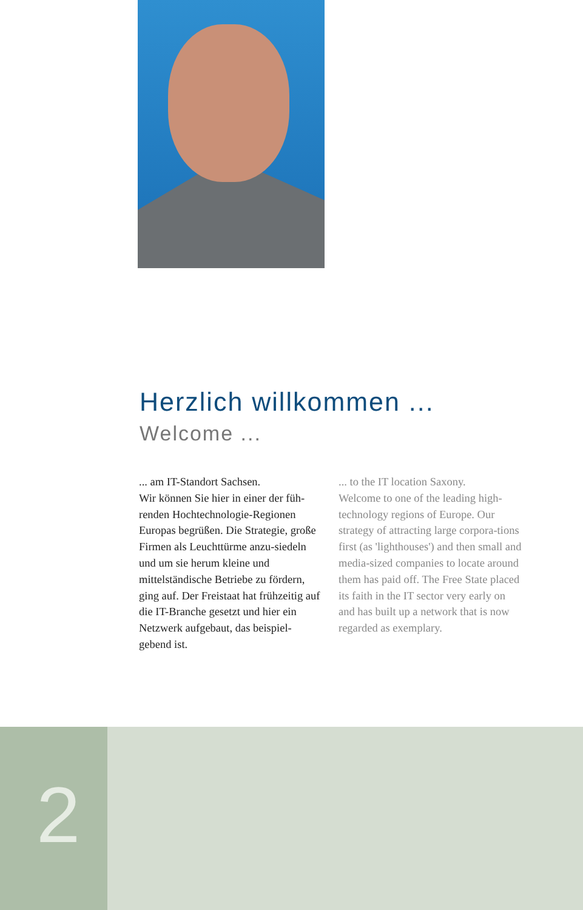Herzlich willkommen ...
Welcome ...
... am IT-Standort Sachsen.
Wir können Sie hier in einer der füh-renden Hochtechnologie-Regionen Europas begrüßen. Die Strategie, große Firmen als Leuchttürme anzu-siedeln und um sie herum kleine und mittelständische Betriebe zu fördern, ging auf. Der Freistaat hat frühzeitig auf die IT-Branche gesetzt und hier ein Netzwerk aufgebaut, das beispiel-gebend ist.
... to the IT location Saxony.
Welcome to one of the leading high-technology regions of Europe. Our strategy of attracting large corpora-tions first (as 'lighthouses') and then small and media-sized companies to locate around them has paid off. The Free State placed its faith in the IT sector very early on and has built up a network that is now regarded as exemplary.
2